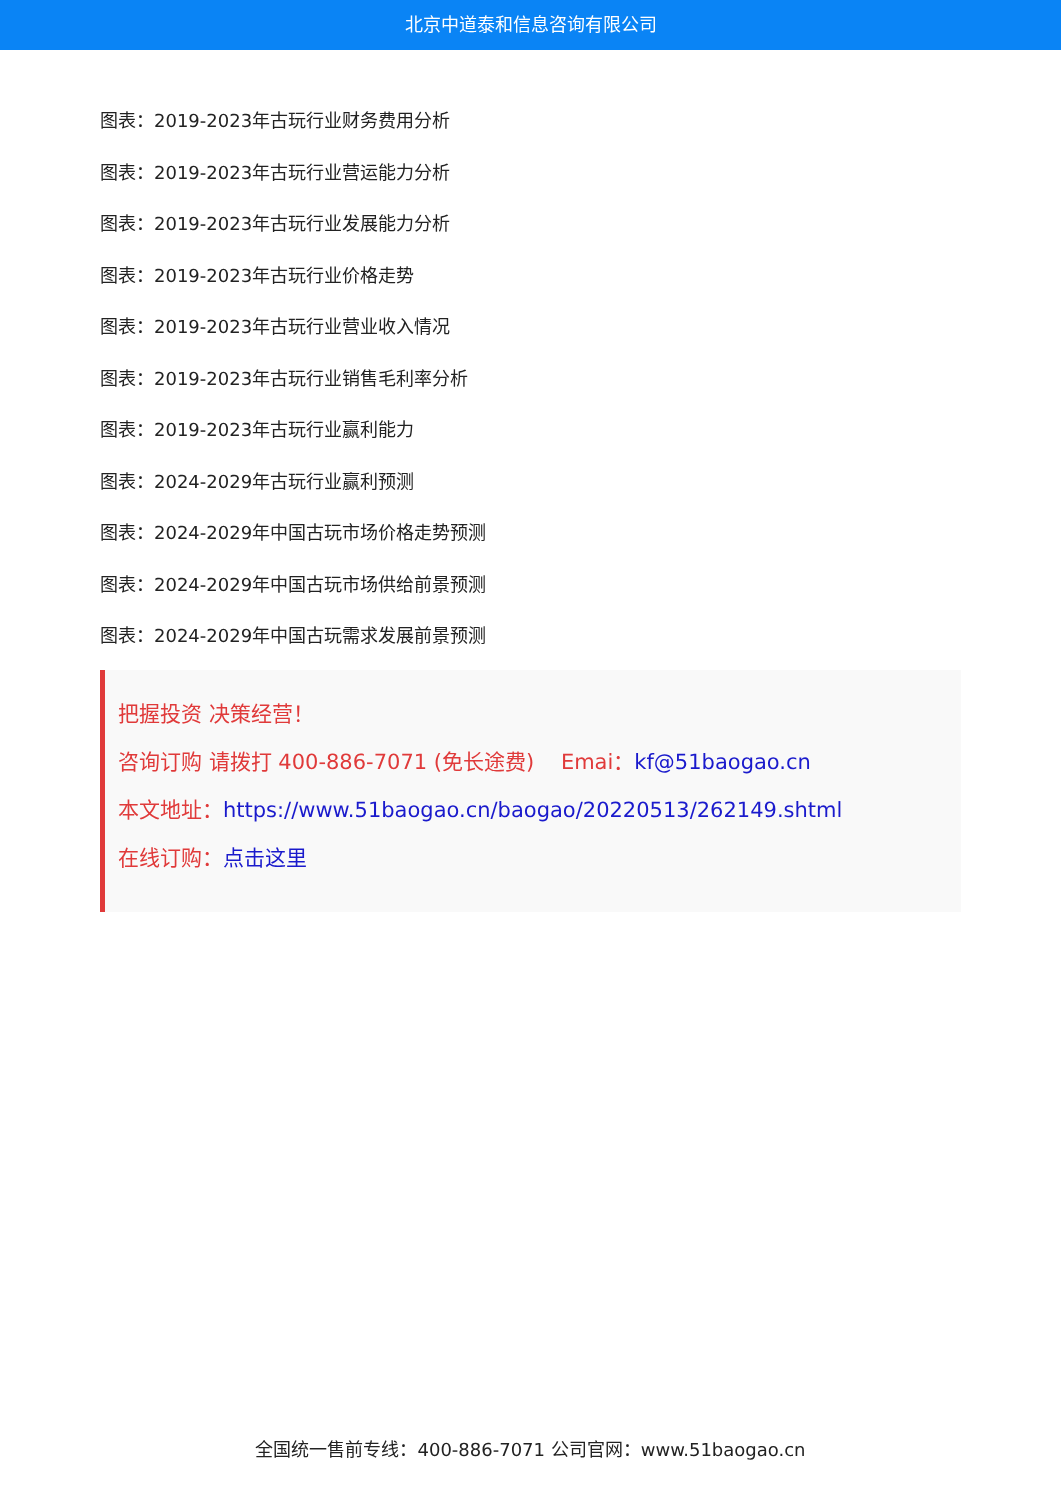北京中道泰和信息咨询有限公司
图表：2019-2023年古玩行业财务费用分析
图表：2019-2023年古玩行业营运能力分析
图表：2019-2023年古玩行业发展能力分析
图表：2019-2023年古玩行业价格走势
图表：2019-2023年古玩行业营业收入情况
图表：2019-2023年古玩行业销售毛利率分析
图表：2019-2023年古玩行业赢利能力
图表：2024-2029年古玩行业赢利预测
图表：2024-2029年中国古玩市场价格走势预测
图表：2024-2029年中国古玩市场供给前景预测
图表：2024-2029年中国古玩需求发展前景预测
把握投资 决策经营！
咨询订购 请拨打 400-886-7071 (免长途费) Emai：kf@51baogao.cn
本文地址：https://www.51baogao.cn/baogao/20220513/262149.shtml
在线订购：点击这里
全国统一售前专线：400-886-7071 公司官网：www.51baogao.cn